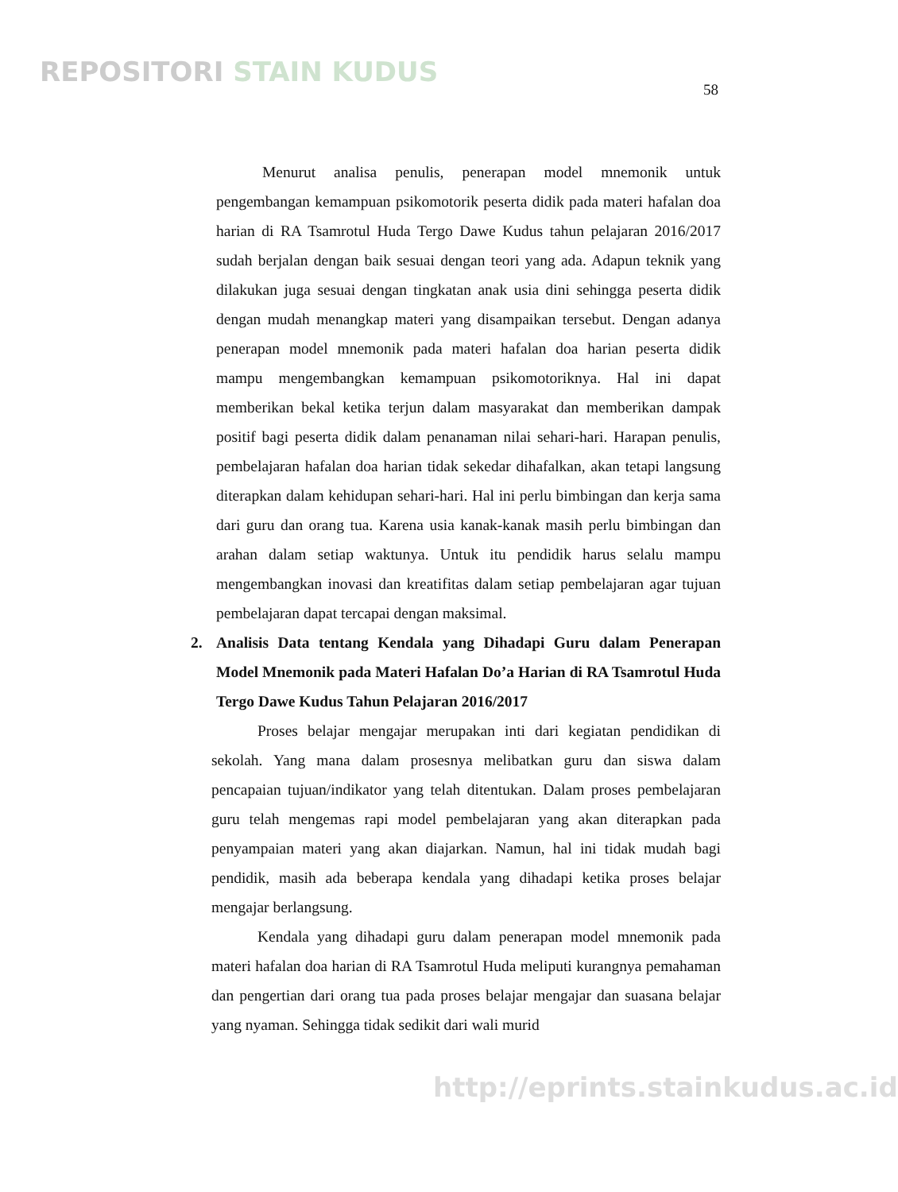REPOSITORI STAIN KUDUS
58
Menurut analisa penulis, penerapan model mnemonik untuk pengembangan kemampuan psikomotorik peserta didik pada materi hafalan doa harian di RA Tsamrotul Huda Tergo Dawe Kudus tahun pelajaran 2016/2017 sudah berjalan dengan baik sesuai dengan teori yang ada. Adapun teknik yang dilakukan juga sesuai dengan tingkatan anak usia dini sehingga peserta didik dengan mudah menangkap materi yang disampaikan tersebut. Dengan adanya penerapan model mnemonik pada materi hafalan doa harian peserta didik mampu mengembangkan kemampuan psikomotoriknya. Hal ini dapat memberikan bekal ketika terjun dalam masyarakat dan memberikan dampak positif bagi peserta didik dalam penanaman nilai sehari-hari. Harapan penulis, pembelajaran hafalan doa harian tidak sekedar dihafalkan, akan tetapi langsung diterapkan dalam kehidupan sehari-hari. Hal ini perlu bimbingan dan kerja sama dari guru dan orang tua. Karena usia kanak-kanak masih perlu bimbingan dan arahan dalam setiap waktunya. Untuk itu pendidik harus selalu mampu mengembangkan inovasi dan kreatifitas dalam setiap pembelajaran agar tujuan pembelajaran dapat tercapai dengan maksimal.
2. Analisis Data tentang Kendala yang Dihadapi Guru dalam Penerapan Model Mnemonik pada Materi Hafalan Do’a Harian di RA Tsamrotul Huda Tergo Dawe Kudus Tahun Pelajaran 2016/2017
Proses belajar mengajar merupakan inti dari kegiatan pendidikan di sekolah. Yang mana dalam prosesnya melibatkan guru dan siswa dalam pencapaian tujuan/indikator yang telah ditentukan. Dalam proses pembelajaran guru telah mengemas rapi model pembelajaran yang akan diterapkan pada penyampaian materi yang akan diajarkan. Namun, hal ini tidak mudah bagi pendidik, masih ada beberapa kendala yang dihadapi ketika proses belajar mengajar berlangsung.
Kendala yang dihadapi guru dalam penerapan model mnemonik pada materi hafalan doa harian di RA Tsamrotul Huda meliputi kurangnya pemahaman dan pengertian dari orang tua pada proses belajar mengajar dan suasana belajar yang nyaman. Sehingga tidak sedikit dari wali murid
http://eprints.stainkudus.ac.id